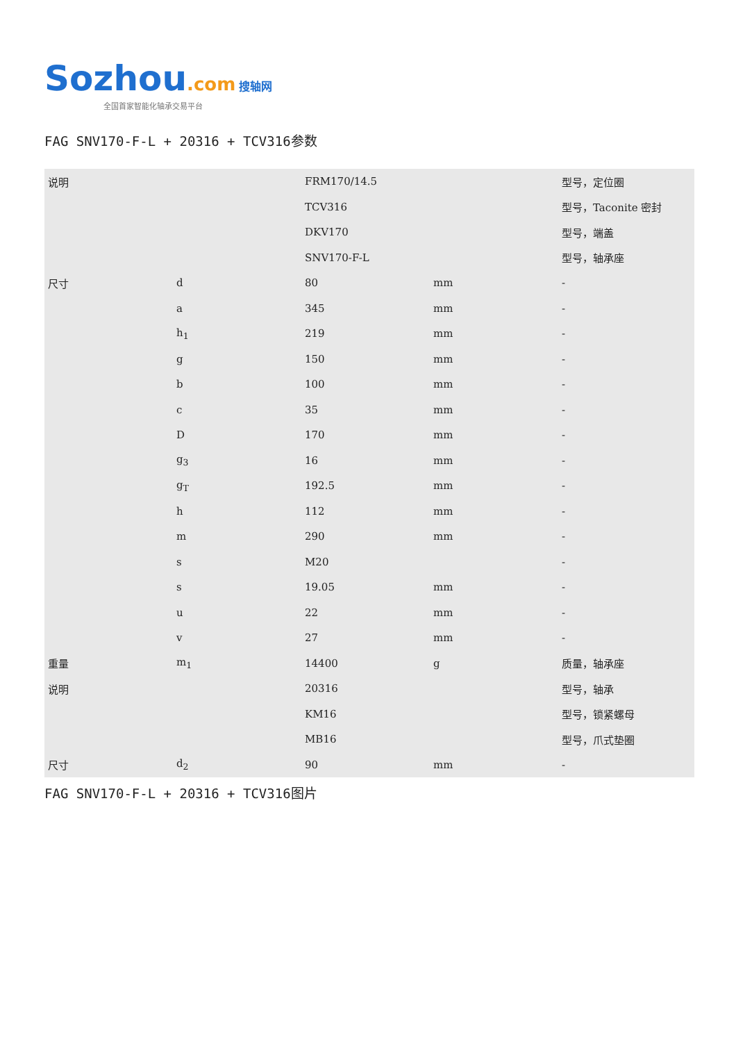Sozhou.com 搜轴网
全国首家智能化轴承交易平台
FAG SNV170-F-L + 20316 + TCV316参数
| 说明 | | FRM170/14.5 | | 型号，定位圈 |
| | | TCV316 | | 型号，Taconite 密封 |
| | | DKV170 | | 型号，端盖 |
| | | SNV170-F-L | | 型号，轴承座 |
| 尺寸 | d | 80 | mm | - |
| | a | 345 | mm | - |
| | h<sub>1</sub> | 219 | mm | - |
| | g | 150 | mm | - |
| | b | 100 | mm | - |
| | c | 35 | mm | - |
| | D | 170 | mm | - |
| | g<sub>3</sub> | 16 | mm | - |
| | g<sub>T</sub> | 192.5 | mm | - |
| | h | 112 | mm | - |
| | m | 290 | mm | - |
| | s | M20 | | - |
| | s | 19.05 | mm | - |
| | u | 22 | mm | - |
| | v | 27 | mm | - |
| 重量 | m<sub>1</sub> | 14400 | g | 质量，轴承座 |
| 说明 | | 20316 | | 型号，轴承 |
| | | KM16 | | 型号，锁紧螺母 |
| | | MB16 | | 型号，爪式垫圈 |
| 尺寸 | d<sub>2</sub> | 90 | mm | - |
FAG SNV170-F-L + 20316 + TCV316图片